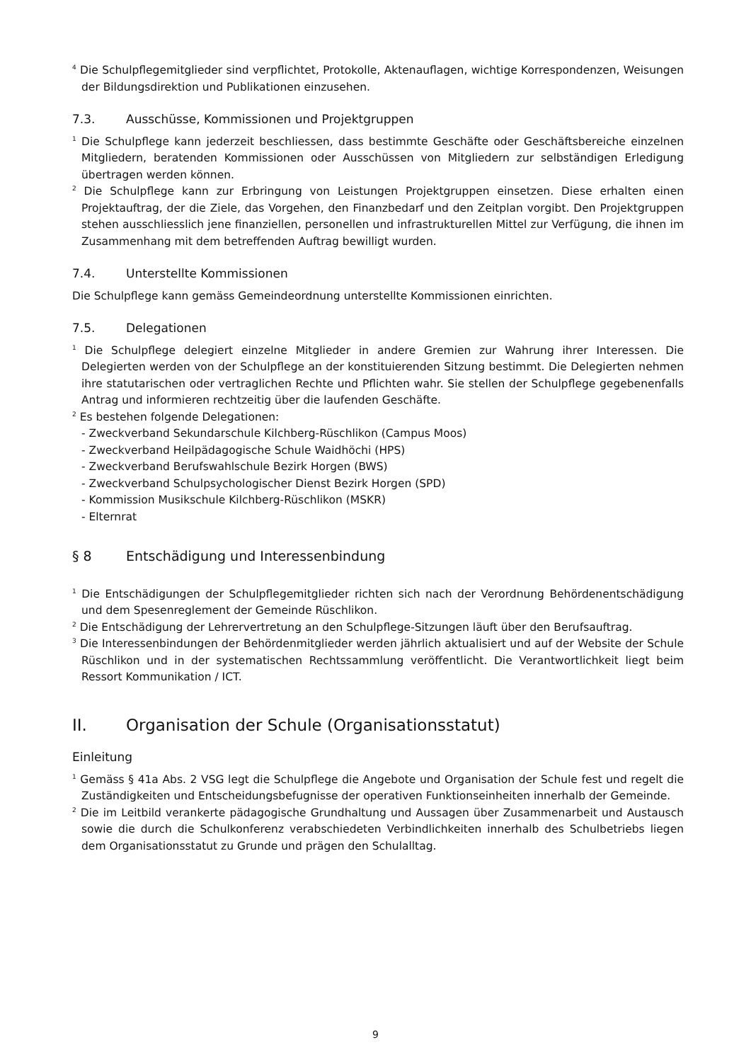<sup>4</sup> Die Schulpflegemitglieder sind verpflichtet, Protokolle, Aktenauflagen, wichtige Korrespondenzen, Weisungen der Bildungsdirektion und Publikationen einzusehen.
7.3. Ausschüsse, Kommissionen und Projektgruppen
<sup>1</sup> Die Schulpflege kann jederzeit beschliessen, dass bestimmte Geschäfte oder Geschäftsbereiche einzelnen Mitgliedern, beratenden Kommissionen oder Ausschüssen von Mitgliedern zur selbständigen Erledigung übertragen werden können.
<sup>2</sup> Die Schulpflege kann zur Erbringung von Leistungen Projektgruppen einsetzen. Diese erhalten einen Projektauftrag, der die Ziele, das Vorgehen, den Finanzbedarf und den Zeitplan vorgibt. Den Projektgruppen stehen ausschliesslich jene finanziellen, personellen und infrastrukturellen Mittel zur Verfügung, die ihnen im Zusammenhang mit dem betreffenden Auftrag bewilligt wurden.
7.4. Unterstellte Kommissionen
Die Schulpflege kann gemäss Gemeindeordnung unterstellte Kommissionen einrichten.
7.5. Delegationen
<sup>1</sup> Die Schulpflege delegiert einzelne Mitglieder in andere Gremien zur Wahrung ihrer Interessen. Die Delegierten werden von der Schulpflege an der konstituierenden Sitzung bestimmt. Die Delegierten nehmen ihre statutarischen oder vertraglichen Rechte und Pflichten wahr. Sie stellen der Schulpflege gegebenenfalls Antrag und informieren rechtzeitig über die laufenden Geschäfte.
<sup>2</sup> Es bestehen folgende Delegationen:
- Zweckverband Sekundarschule Kilchberg-Rüschlikon (Campus Moos)
- Zweckverband Heilpädagogische Schule Waidhöchi (HPS)
- Zweckverband Berufswahlschule Bezirk Horgen (BWS)
- Zweckverband Schulpsychologischer Dienst Bezirk Horgen (SPD)
- Kommission Musikschule Kilchberg-Rüschlikon (MSKR)
- Elternrat
§ 8 Entschädigung und Interessenbindung
<sup>1</sup> Die Entschädigungen der Schulpflegemitglieder richten sich nach der Verordnung Behördenentschädigung und dem Spesenreglement der Gemeinde Rüschlikon.
<sup>2</sup> Die Entschädigung der Lehrervertretung an den Schulpflege-Sitzungen läuft über den Berufsauftrag.
<sup>3</sup> Die Interessenbindungen der Behördenmitglieder werden jährlich aktualisiert und auf der Website der Schule Rüschlikon und in der systematischen Rechtssammlung veröffentlicht. Die Verantwortlichkeit liegt beim Ressort Kommunikation / ICT.
II. Organisation der Schule (Organisationsstatut)
Einleitung
<sup>1</sup> Gemäss § 41a Abs. 2 VSG legt die Schulpflege die Angebote und Organisation der Schule fest und regelt die Zuständigkeiten und Entscheidungsbefugnisse der operativen Funktionseinheiten innerhalb der Gemeinde.
<sup>2</sup> Die im Leitbild verankerte pädagogische Grundhaltung und Aussagen über Zusammenarbeit und Austausch sowie die durch die Schulkonferenz verabschiedeten Verbindlichkeiten innerhalb des Schulbetriebs liegen dem Organisationsstatut zu Grunde und prägen den Schulalltag.
9